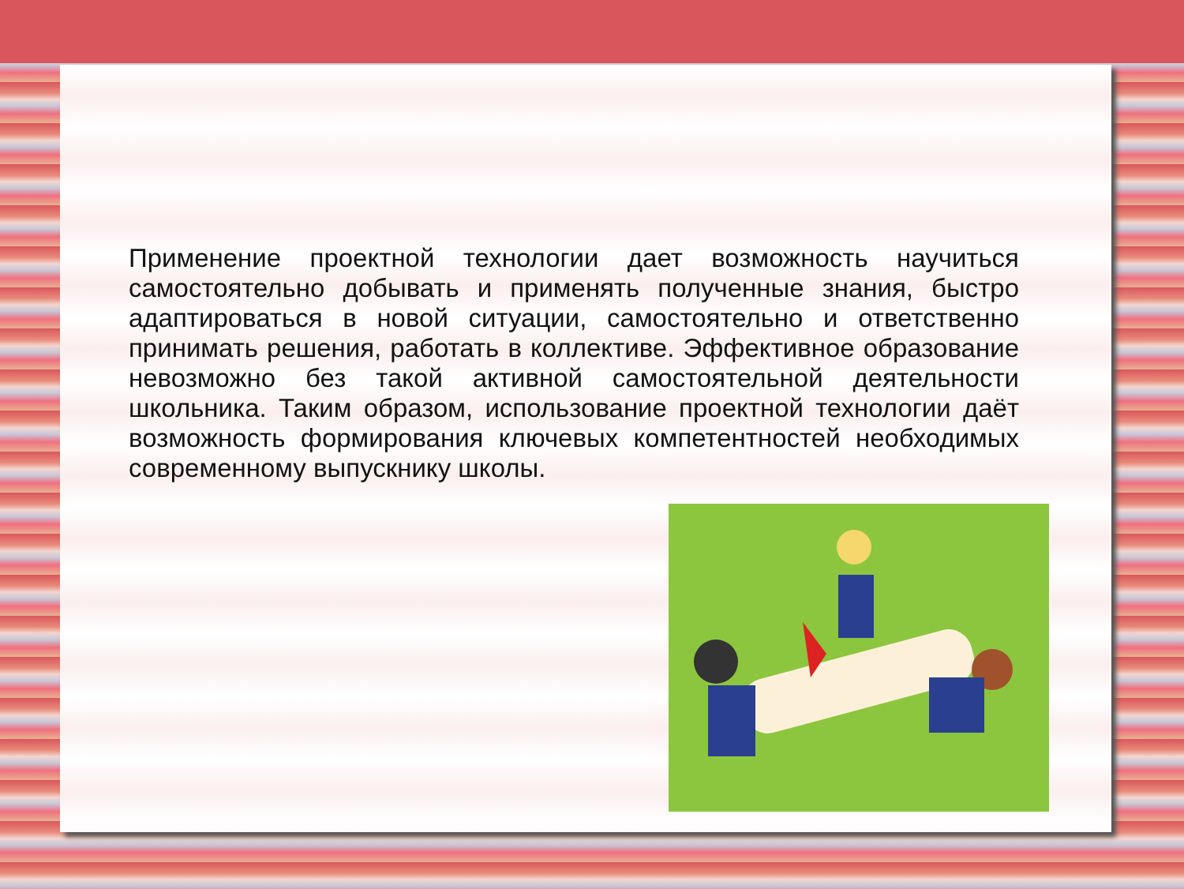Применение проектной технологии дает возможность научиться самостоятельно добывать и применять полученные знания, быстро адаптироваться в новой ситуации, самостоятельно и ответственно принимать решения, работать в коллективе. Эффективное образование невозможно без такой активной самостоятельной деятельности школьника. Таким образом, использование проектной технологии даёт возможность формирования ключевых компетентностей необходимых современному выпускнику школы.